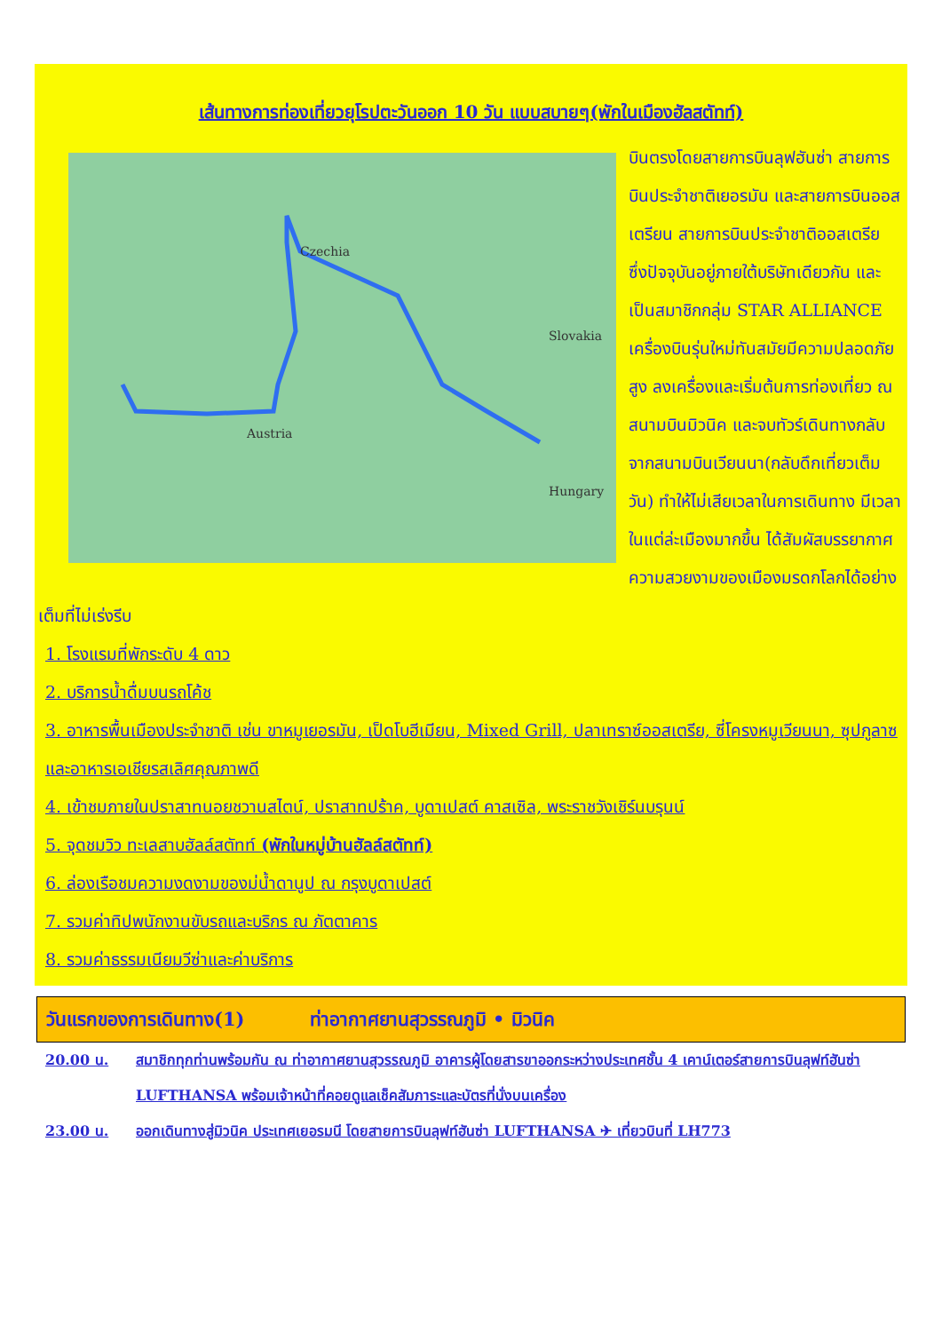เส้นทางการท่องเที่ยวยุโรปตะวันออก 10 วัน แบบสบายๆ(พักในเมืองฮัลสตัทท์)
Czechia
Austria
Slovakia
Hungary
บินตรงโดยสายการบินลุฟฮันซ่า สายการบินประจำชาติเยอรมัน และสายการบินออสเตรียน สายการบินประจำชาติออสเตรีย ซึ่งปัจจุบันอยู่ภายใต้บริษัทเดียวกัน และเป็นสมาชิกกลุ่ม STAR ALLIANCE เครื่องบินรุ่นใหม่ทันสมัยมีความปลอดภัยสูง ลงเครื่องและเริ่มต้นการท่องเที่ยว ณ สนามบินมิวนิค และจบทัวร์เดินทางกลับจากสนามบินเวียนนา(กลับดึกเที่ยวเต็มวัน) ทำให้ไม่เสียเวลาในการเดินทาง มีเวลาในแต่ล่ะเมืองมากขึ้น ได้สัมผัสบรรยากาศความสวยงามของเมืองมรดกโลกได้อย่างเต็มที่ไม่เร่งรีบ
1. โรงแรมที่พักระดับ 4 ดาว
2. บริการน้ำดื่มบนรถโค้ช
3. อาหารพื้นเมืองประจำชาติ เช่น ขาหมูเยอรมัน, เป็ดโบฮีเมียน, Mixed Grill, ปลาเทราซ์ออสเตรีย, ซี่โครงหมูเวียนนา, ซุปกูลาซและอาหารเอเชียรสเลิศคุณภาพดี
4. เข้าชมภายในปราสาทนอยชวานสไตน์, ปราสาทปร้าค, บูดาเปสต์ คาสเซิล, พระราชวังเชิร์นบรุนน์
5. จุดชมวิว ทะเลสาบฮัลล์สตัทท์ (พักในหมู่บ้านฮัลล์สตัทท์)
6. ล่องเรือชมความงดงามของม่น้ำดานูป ณ กรุงบูดาเปสต์
7. รวมค่าทิปพนักงานขับรถและบริกร ณ ภัตตาคาร
8. รวมค่าธรรมเนียมวีซ่าและค่าบริการ
วันแรกของการเดินทาง(1) ท่าอากาศยานสุวรรณภูมิ • มิวนิค
20.00 น. สมาชิกทุกท่านพร้อมกัน ณ ท่าอากาศยานสุวรรณภูมิ อาคารผู้โดยสารขาออกระหว่างประเทศชั้น 4 เคาน์เตอร์สายการบินลุฟท์ฮันซ่า LUFTHANSA พร้อมเจ้าหน้าที่คอยดูแลเช็คสัมภาระและบัตรที่นั่งบนเครื่อง
23.00 น. ออกเดินทางสู่มิวนิค ประเทศเยอรมนี โดยสายการบินลุฟท์ฮันซ่า LUFTHANSA ✈ เที่ยวบินที่ LH773